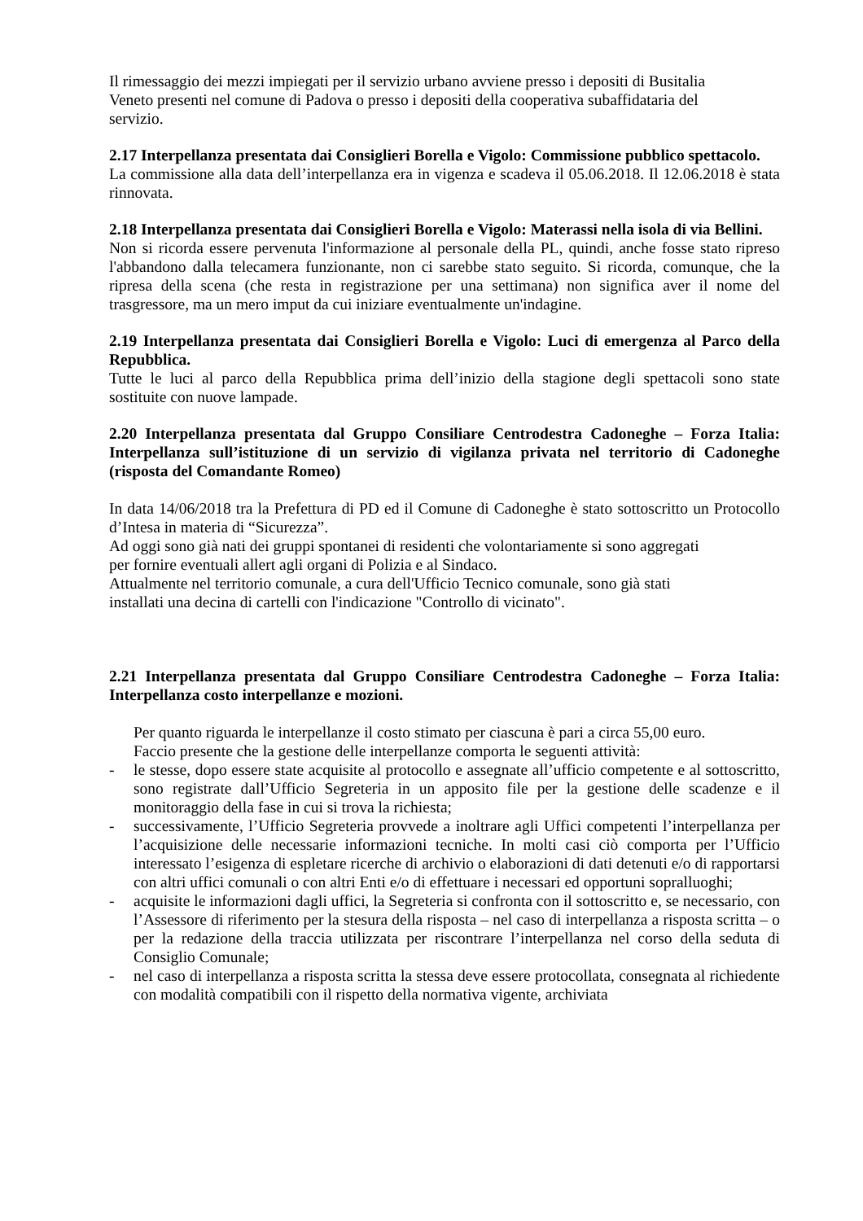Il rimessaggio dei mezzi impiegati per il servizio urbano avviene presso i depositi di Busitalia
Veneto presenti nel comune di Padova o presso i depositi della cooperativa subaffidataria del
servizio.
2.17 Interpellanza presentata dai Consiglieri Borella e Vigolo: Commissione pubblico spettacolo.
La commissione alla data dell’interpellanza era in vigenza e scadeva il 05.06.2018. Il 12.06.2018 è stata rinnovata.
2.18 Interpellanza presentata dai Consiglieri Borella e Vigolo: Materassi nella isola di via Bellini.
Non si ricorda essere pervenuta l'informazione al personale della PL, quindi, anche fosse stato ripreso l'abbandono dalla telecamera funzionante, non ci sarebbe stato seguito. Si ricorda, comunque, che la ripresa della scena (che resta in registrazione per una settimana) non significa aver il nome del trasgressore, ma un mero imput da cui iniziare eventualmente un'indagine.
2.19 Interpellanza presentata dai Consiglieri Borella e Vigolo: Luci di emergenza al Parco della Repubblica.
Tutte le luci al parco della Repubblica prima dell’inizio della stagione degli spettacoli sono state sostituite con nuove lampade.
2.20 Interpellanza presentata dal Gruppo Consiliare Centrodestra Cadoneghe – Forza Italia: Interpellanza sull’istituzione di un servizio di vigilanza privata nel territorio di Cadoneghe (risposta del Comandante Romeo)
In data 14/06/2018 tra la Prefettura di PD ed il Comune di Cadoneghe è stato sottoscritto un Protocollo d’Intesa in materia di “Sicurezza”.
Ad oggi sono già nati dei gruppi spontanei di residenti che volontariamente si sono aggregati
per fornire eventuali allert agli organi di Polizia e al Sindaco.
Attualmente nel territorio comunale, a cura dell'Ufficio Tecnico comunale, sono già stati
installati una decina di cartelli con l'indicazione "Controllo di vicinato".
2.21 Interpellanza presentata dal Gruppo Consiliare Centrodestra Cadoneghe – Forza Italia: Interpellanza costo interpellanze e mozioni.
Per quanto riguarda le interpellanze il costo stimato per ciascuna è pari a circa 55,00 euro.
Faccio presente che la gestione delle interpellanze comporta le seguenti attività:
- le stesse, dopo essere state acquisite al protocollo e assegnate all’ufficio competente e al sottoscritto, sono registrate dall’Ufficio Segreteria in un apposito file per la gestione delle scadenze e il monitoraggio della fase in cui si trova la richiesta;
- successivamente, l’Ufficio Segreteria provvede a inoltrare agli Uffici competenti l’interpellanza per l’acquisizione delle necessarie informazioni tecniche. In molti casi ciò comporta per l’Ufficio interessato l’esigenza di espletare ricerche di archivio o elaborazioni di dati detenuti e/o di rapportarsi con altri uffici comunali o con altri Enti e/o di effettuare i necessari ed opportuni sopralluoghi;
- acquisite le informazioni dagli uffici, la Segreteria si confronta con il sottoscritto e, se necessario, con l’Assessore di riferimento per la stesura della risposta – nel caso di interpellanza a risposta scritta – o per la redazione della traccia utilizzata per riscontrare l’interpellanza nel corso della seduta di Consiglio Comunale;
- nel caso di interpellanza a risposta scritta la stessa deve essere protocollata, consegnata al richiedente con modalità compatibili con il rispetto della normativa vigente, archiviata